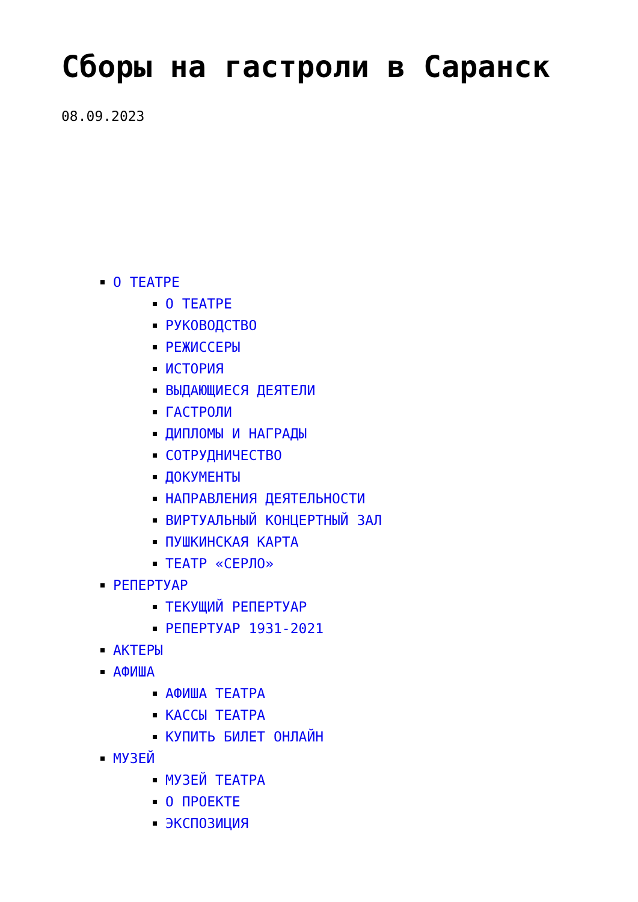Сборы на гастроли в Саранск
08.09.2023
О ТЕАТРЕ
О ТЕАТРЕ
РУКОВОДСТВО
РЕЖИССЕРЫ
ИСТОРИЯ
ВЫДАЮЩИЕСЯ ДЕЯТЕЛИ
ГАСТРОЛИ
ДИПЛОМЫ И НАГРАДЫ
СОТРУДНИЧЕСТВО
ДОКУМЕНТЫ
НАПРАВЛЕНИЯ ДЕЯТЕЛЬНОСТИ
ВИРТУАЛЬНЫЙ КОНЦЕРТНЫЙ ЗАЛ
ПУШКИНСКАЯ КАРТА
ТЕАТР «СЕРЛО»
РЕПЕРТУАР
ТЕКУЩИЙ РЕПЕРТУАР
РЕПЕРТУАР 1931-2021
АКТЕРЫ
АФИША
АФИША ТЕАТРА
КАССЫ ТЕАТРА
КУПИТЬ БИЛЕТ ОНЛАЙН
МУЗЕЙ
МУЗЕЙ ТЕАТРА
О ПРОЕКТЕ
ЭКСПОЗИЦИЯ